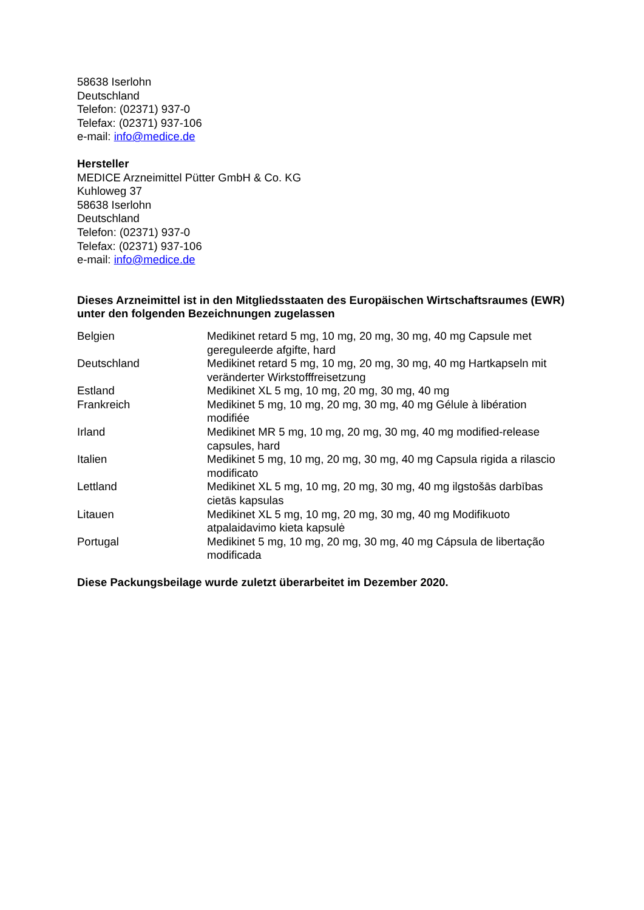58638 Iserlohn
Deutschland
Telefon: (02371) 937-0
Telefax: (02371) 937-106
e-mail: info@medice.de
Hersteller
MEDICE Arzneimittel Pütter GmbH & Co. KG
Kuhloweg 37
58638 Iserlohn
Deutschland
Telefon: (02371) 937-0
Telefax: (02371) 937-106
e-mail: info@medice.de
Dieses Arzneimittel ist in den Mitgliedsstaaten des Europäischen Wirtschaftsraumes (EWR) unter den folgenden Bezeichnungen zugelassen
| Belgien | Medikinet retard 5 mg, 10 mg, 20 mg, 30 mg, 40 mg Capsule met gereguleerde afgifte, hard |
| Deutschland | Medikinet retard 5 mg, 10 mg, 20 mg, 30 mg, 40 mg Hartkapseln mit veränderter Wirkstofffreisetzung |
| Estland | Medikinet XL 5 mg, 10 mg, 20 mg, 30 mg, 40 mg |
| Frankreich | Medikinet 5 mg, 10 mg, 20 mg, 30 mg, 40 mg Gélule à libération modifiée |
| Irland | Medikinet MR 5 mg, 10 mg, 20 mg, 30 mg, 40 mg modified-release capsules, hard |
| Italien | Medikinet 5 mg, 10 mg, 20 mg, 30 mg, 40 mg Capsula rigida a rilascio modificato |
| Lettland | Medikinet XL 5 mg, 10 mg, 20 mg, 30 mg, 40 mg ilgstošās darbības cietās kapsulas |
| Litauen | Medikinet XL 5 mg, 10 mg, 20 mg, 30 mg, 40 mg Modifikuoto atpalaidavimo kieta kapsulė |
| Portugal | Medikinet 5 mg, 10 mg, 20 mg, 30 mg, 40 mg Cápsula de libertação modificada |
Diese Packungsbeilage wurde zuletzt überarbeitet im Dezember 2020.